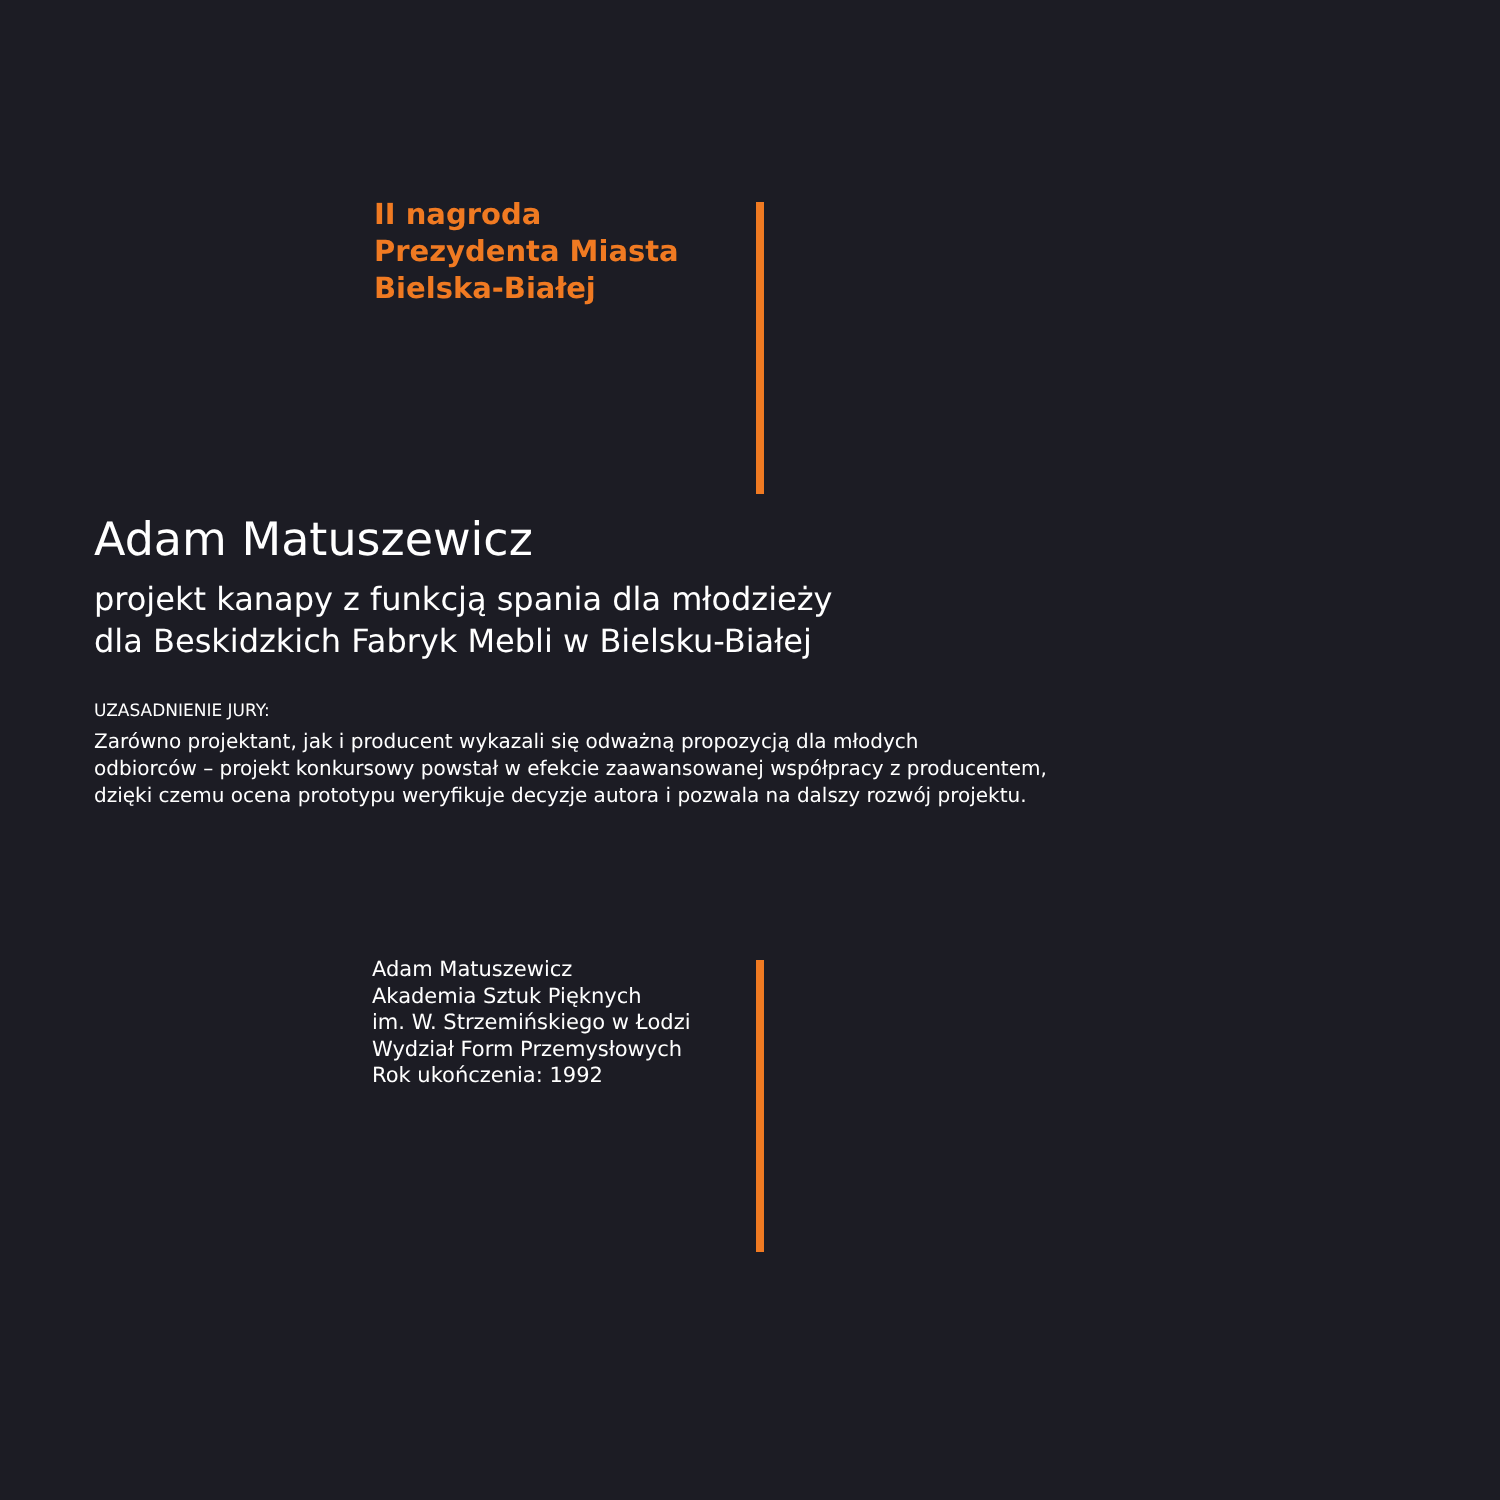II nagroda
Prezydenta Miasta
Bielska-Białej
Adam Matuszewicz
projekt kanapy z funkcją spania dla młodzieży
dla Beskidzkich Fabryk Mebli w Bielsku-Białej
UZASADNIENIE JURY:
Zarówno projektant, jak i producent wykazali się odważną propozycją dla młodych
odbiorców – projekt konkursowy powstał w efekcie zaawansowanej współpracy z producentem,
dzięki czemu ocena prototypu weryfikuje decyzje autora i pozwala na dalszy rozwój projektu.
Adam Matuszewicz
Akademia Sztuk Pięknych
im. W. Strzemińskiego w Łodzi
Wydział Form Przemysłowych
Rok ukończenia: 1992